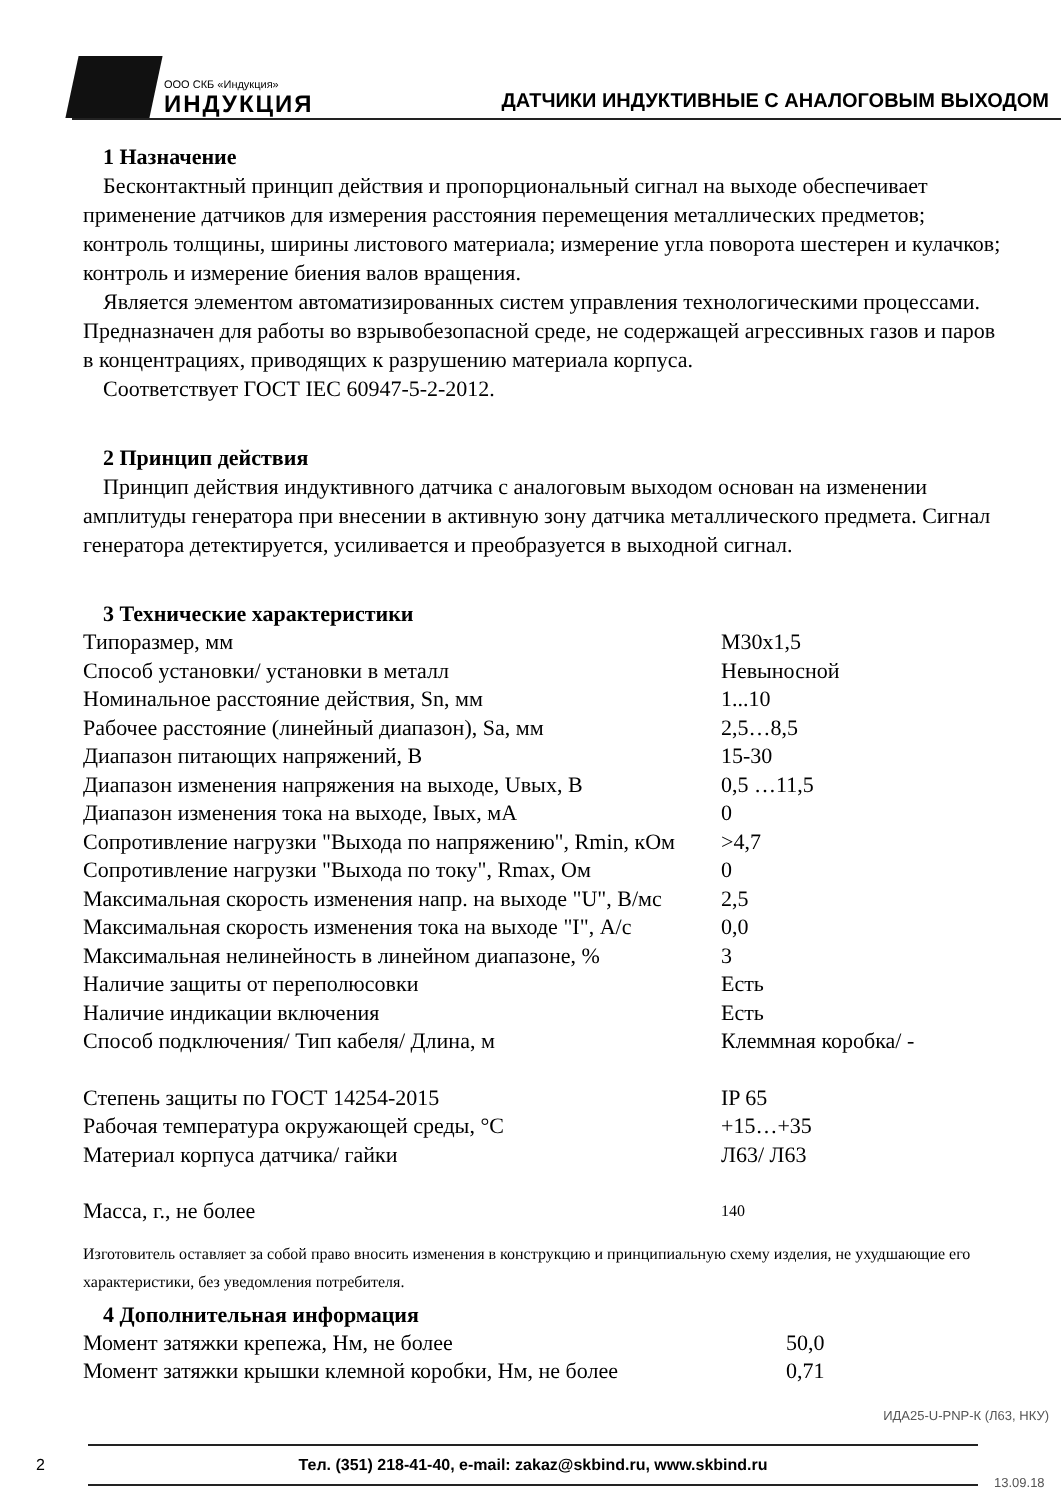ООО СКБ «Индукция»
ИНДУКЦИЯ
ДАТЧИКИ ИНДУКТИВНЫЕ С АНАЛОГОВЫМ ВЫХОДОМ
1 Назначение
Бесконтактный принцип действия и пропорциональный сигнал на выходе обеспечивает применение датчиков для измерения расстояния перемещения металлических предметов; контроль толщины, ширины листового материала; измерение угла поворота шестерен и кулачков; контроль и измерение биения валов вращения.
Является элементом автоматизированных систем управления технологическими процессами. Предназначен для работы во взрывобезопасной среде, не содержащей агрессивных газов и паров в концентрациях, приводящих к разрушению материала корпуса.
Соответствует ГОСТ IEC 60947-5-2-2012.
2 Принцип действия
Принцип действия индуктивного датчика с аналоговым выходом основан на изменении амплитуды генератора при внесении в активную зону датчика металлического предмета. Сигнал генератора детектируется, усиливается и преобразуется в выходной сигнал.
3 Технические характеристики
| Типоразмер, мм | М30х1,5 |
| Способ установки/ установки в металл | Невыносной |
| Номинальное расстояние действия, Sn, мм | 1...10 |
| Рабочее расстояние (линейный диапазон), Sa, мм | 2,5…8,5 |
| Диапазон питающих напряжений, В | 15-30 |
| Диапазон изменения напряжения на выходе, Uвых, В | 0,5 …11,5 |
| Диапазон изменения тока на выходе, Iвых, мА | 0 |
| Сопротивление нагрузки "Выхода по напряжению", Rmin, кОм | >4,7 |
| Сопротивление нагрузки "Выхода по току", Rmax, Ом | 0 |
| Максимальная скорость изменения напр. на выходе "U", В/мс | 2,5 |
| Максимальная скорость изменения тока на выходе "I", А/с | 0,0 |
| Максимальная нелинейность в линейном диапазоне, % | 3 |
| Наличие защиты от переполюсовки | Есть |
| Наличие индикации включения | Есть |
| Способ подключения/ Тип кабеля/ Длина, м | Клеммная коробка/ - |
| Степень защиты по ГОСТ 14254-2015 | IP 65 |
| Рабочая температура окружающей среды, °С | +15…+35 |
| Материал корпуса датчика/ гайки | Л63/ Л63 |
| Масса, г., не более | 140 |
Изготовитель оставляет за собой право вносить изменения в конструкцию и принципиальную схему изделия, не ухудшающие его характеристики, без уведомления потребителя.
4 Дополнительная информация
| Момент затяжки крепежа, Нм, не более | 50,0 |
| Момент затяжки крышки клемной коробки, Нм, не более | 0,71 |
ИДА25-U-PNP-К (Л63, НКУ)
2
Тел. (351) 218-41-40, e-mail: zakaz@skbind.ru, www.skbind.ru
13.09.18